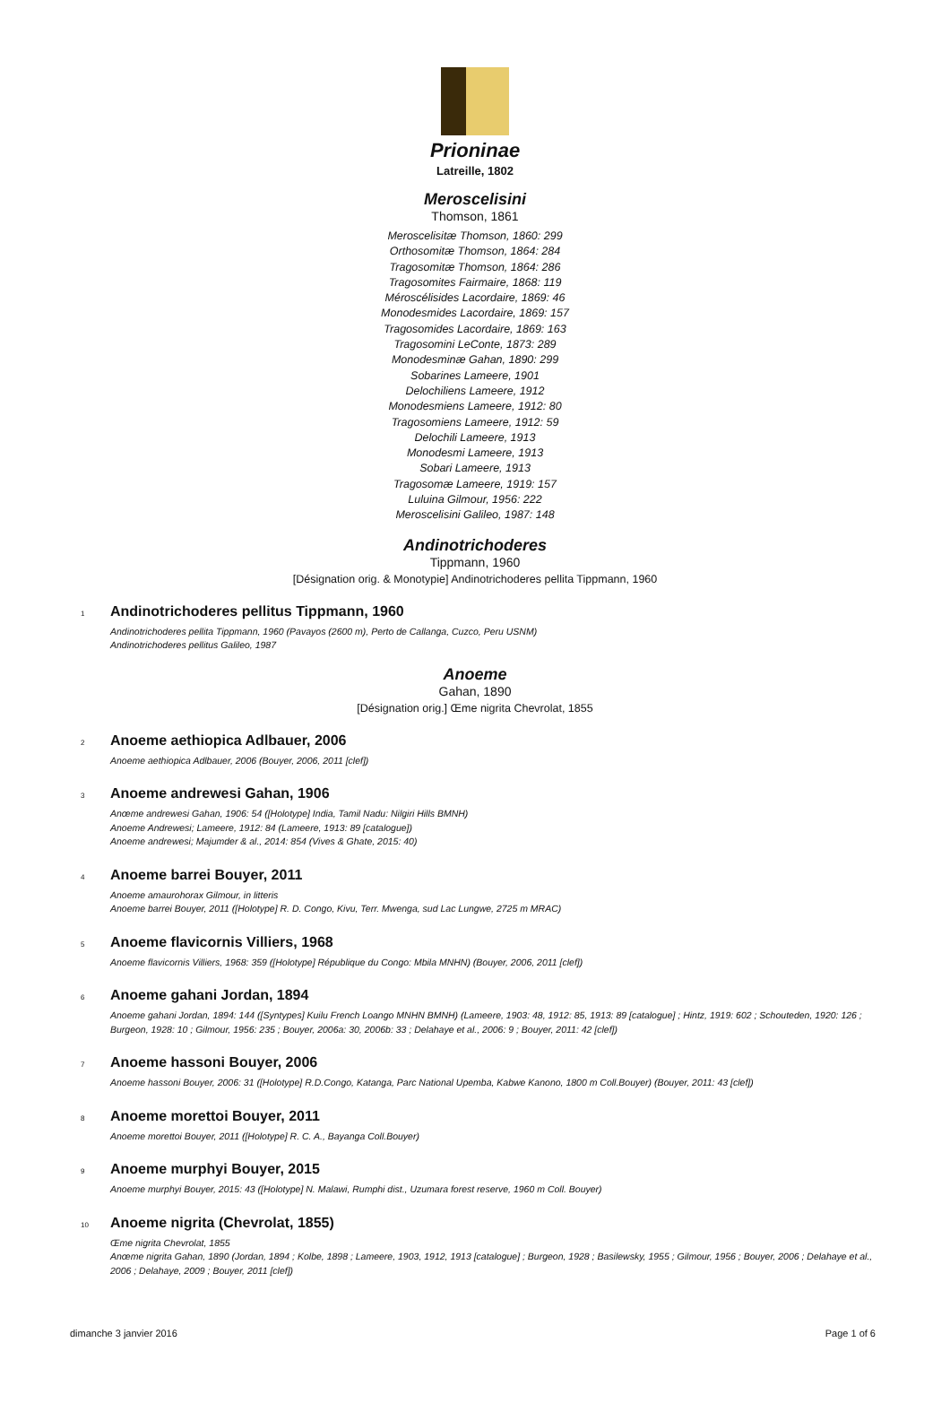Prioninae
Latreille, 1802
Meroscelisini
Thomson, 1861
Meroscelisitæ Thomson, 1860: 299
Orthosomitæ Thomson, 1864: 284
Tragosomitæ Thomson, 1864: 286
Tragosomites Fairmaire, 1868: 119
Méroscélisides Lacordaire, 1869: 46
Monodesmides Lacordaire, 1869: 157
Tragosomides Lacordaire, 1869: 163
Tragosomini LeConte, 1873: 289
Monodesminæ Gahan, 1890: 299
Sobarines Lameere, 1901
Delochiliens Lameere, 1912
Monodesmiens Lameere, 1912: 80
Tragosomiens Lameere, 1912: 59
Delochili Lameere, 1913
Monodesmi Lameere, 1913
Sobari Lameere, 1913
Tragosomæ Lameere, 1919: 157
Luluina Gilmour, 1956: 222
Meroscelisini Galileo, 1987: 148
Andinotrichoderes
Tippmann, 1960
[Désignation orig. & Monotypie] Andinotrichoderes pellita Tippmann, 1960
1 Andinotrichoderes pellitus Tippmann, 1960
Andinotrichoderes pellita Tippmann, 1960 (Pavayos (2600 m), Perto de Callanga, Cuzco, Peru USNM)
Andinotrichoderes pellitus Galileo, 1987
Anoeme
Gahan, 1890
[Désignation orig.] Œme nigrita Chevrolat, 1855
2 Anoeme aethiopica Adlbauer, 2006
Anoeme aethiopica Adlbauer, 2006 (Bouyer, 2006, 2011 [clef])
3 Anoeme andrewesi Gahan, 1906
Anœme andrewesi Gahan, 1906: 54 ([Holotype] India, Tamil Nadu: Nilgiri Hills BMNH)
Anoeme Andrewesi; Lameere, 1912: 84 (Lameere, 1913: 89 [catalogue])
Anoeme andrewesi; Majumder & al., 2014: 854 (Vives & Ghate, 2015: 40)
4 Anoeme barrei Bouyer, 2011
Anoeme amaurohorax Gilmour, in litteris
Anoeme barrei Bouyer, 2011 ([Holotype] R. D. Congo, Kivu, Terr. Mwenga, sud Lac Lungwe, 2725 m MRAC)
5 Anoeme flavicornis Villiers, 1968
Anoeme flavicornis Villiers, 1968: 359 ([Holotype] République du Congo: Mbila MNHN) (Bouyer, 2006, 2011 [clef])
6 Anoeme gahani Jordan, 1894
Anoeme gahani Jordan, 1894: 144 ([Syntypes] Kuilu French Loango MNHN BMNH) (Lameere, 1903: 48, 1912: 85, 1913: 89 [catalogue] ; Hintz, 1919: 602 ; Schouteden, 1920: 126 ; Burgeon, 1928: 10 ; Gilmour, 1956: 235 ; Bouyer, 2006a: 30, 2006b: 33 ; Delahaye et al., 2006: 9 ; Bouyer, 2011: 42 [clef])
7 Anoeme hassoni Bouyer, 2006
Anoeme hassoni Bouyer, 2006: 31 ([Holotype] R.D.Congo, Katanga, Parc National Upemba, Kabwe Kanono, 1800 m Coll.Bouyer) (Bouyer, 2011: 43 [clef])
8 Anoeme morettoi Bouyer, 2011
Anoeme morettoi Bouyer, 2011 ([Holotype] R. C. A., Bayanga Coll.Bouyer)
9 Anoeme murphyi Bouyer, 2015
Anoeme murphyi Bouyer, 2015: 43 ([Holotype] N. Malawi, Rumphi dist., Uzumara forest reserve, 1960 m Coll. Bouyer)
10 Anoeme nigrita (Chevrolat, 1855)
Œme nigrita Chevrolat, 1855
Anœme nigrita Gahan, 1890 (Jordan, 1894 ; Kolbe, 1898 ; Lameere, 1903, 1912, 1913 [catalogue] ; Burgeon, 1928 ; Basilewsky, 1955 ; Gilmour, 1956 ; Bouyer, 2006 ; Delahaye et al., 2006 ; Delahaye, 2009 ; Bouyer, 2011 [clef])
dimanche 3 janvier 2016 Page 1 of 6